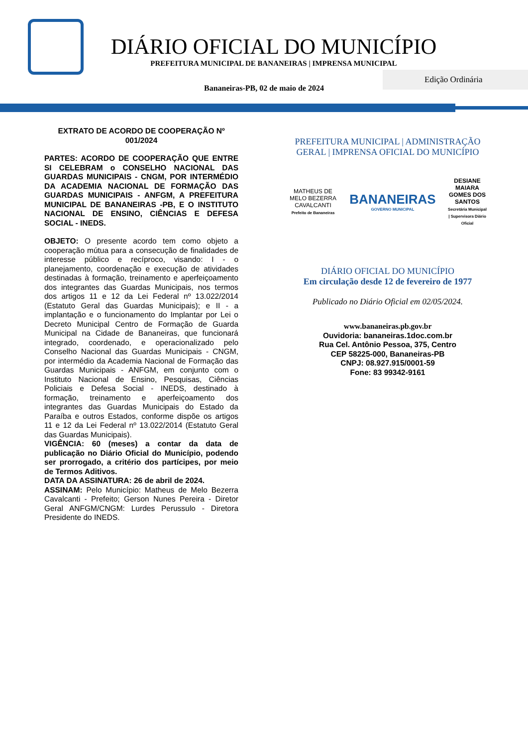Edição Ordinária
DIÁRIO OFICIAL DO MUNICÍPIO
PREFEITURA MUNICIPAL DE BANANEIRAS | IMPRENSA MUNICIPAL
Bananeiras-PB, 02 de maio de 2024
EXTRATO DE ACORDO DE COOPERAÇÃO Nº 001/2024
PARTES: ACORDO DE COOPERAÇÃO QUE ENTRE SI CELEBRAM o CONSELHO NACIONAL DAS GUARDAS MUNICIPAIS - CNGM, POR INTERMÉDIO DA ACADEMIA NACIONAL DE FORMAÇÃO DAS GUARDAS MUNICIPAIS - ANFGM, A PREFEITURA MUNICIPAL DE BANANEIRAS -PB, E O INSTITUTO NACIONAL DE ENSINO, CIÊNCIAS E DEFESA SOCIAL - INEDS.
OBJETO: O presente acordo tem como objeto a cooperação mútua para a consecução de finalidades de interesse público e recíproco, visando: I - o planejamento, coordenação e execução de atividades destinadas à formação, treinamento e aperfeiçoamento dos integrantes das Guardas Municipais, nos termos dos artigos 11 e 12 da Lei Federal nº 13.022/2014 (Estatuto Geral das Guardas Municipais); e II - a implantação e o funcionamento do Implantar por Lei o Decreto Municipal Centro de Formação de Guarda Municipal na Cidade de Bananeiras, que funcionará integrado, coordenado, e operacionalizado pelo Conselho Nacional das Guardas Municipais - CNGM, por intermédio da Academia Nacional de Formação das Guardas Municipais - ANFGM, em conjunto com o Instituto Nacional de Ensino, Pesquisas, Ciências Policiais e Defesa Social - INEDS, destinado à formação, treinamento e aperfeiçoamento dos integrantes das Guardas Municipais do Estado da Paraíba e outros Estados, conforme dispõe os artigos 11 e 12 da Lei Federal nº 13.022/2014 (Estatuto Geral das Guardas Municipais).
VIGÊNCIA: 60 (meses) a contar da data de publicação no Diário Oficial do Município, podendo ser prorrogado, a critério dos partícipes, por meio de Termos Aditivos.
DATA DA ASSINATURA: 26 de abril de 2024.
ASSINAM: Pelo Município: Matheus de Melo Bezerra Cavalcanti - Prefeito; Gerson Nunes Pereira - Diretor Geral ANFGM/CNGM: Lurdes Perussulo - Diretora Presidente do INEDS.
PREFEITURA MUNICIPAL | ADMINISTRAÇÃO GERAL | IMPRENSA OFICIAL DO MUNICÍPIO
MATHEUS DE MELO BEZERRA CAVALCANTI
Prefeito de Bananeiras
BANANEIRAS
GOVERNO MUNICIPAL
DESIANE MAIARA GOMES DOS SANTOS
Secretária Municipal | Supervisora Diário Oficial
DIÁRIO OFICIAL DO MUNICÍPIO
Em circulação desde 12 de fevereiro de 1977
Publicado no Diário Oficial em 02/05/2024.
www.bananeiras.pb.gov.br
Ouvidoria: bananeiras.1doc.com.br
Rua Cel. Antônio Pessoa, 375, Centro
CEP 58225-000, Bananeiras-PB
CNPJ: 08.927.915/0001-59
Fone: 83 99342-9161